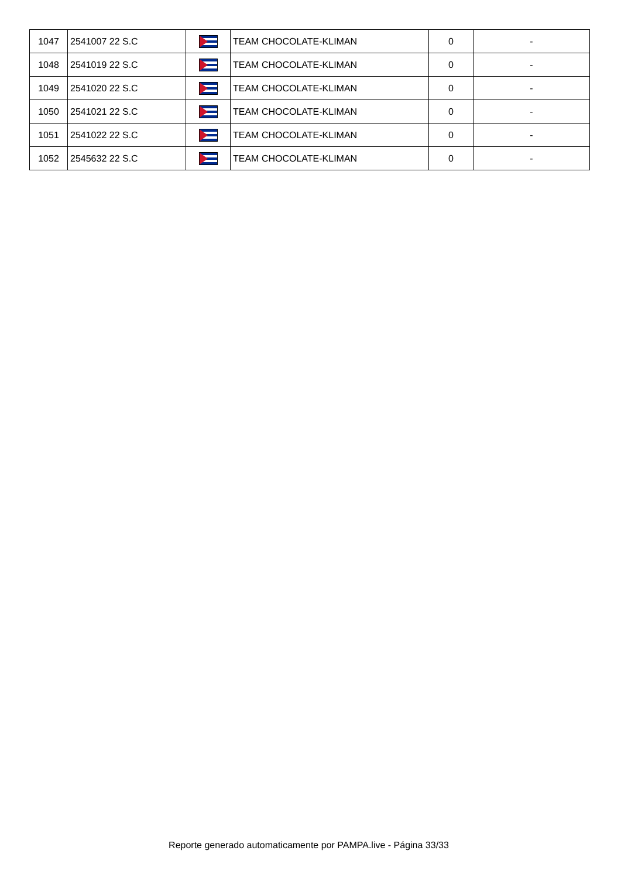| 1047 | 2541007 22 S.C | | TEAM CHOCOLATE-KLIMAN | 0 | - |
| 1048 | 2541019 22 S.C | | TEAM CHOCOLATE-KLIMAN | 0 | - |
| 1049 | 2541020 22 S.C | | TEAM CHOCOLATE-KLIMAN | 0 | - |
| 1050 | 2541021 22 S.C | | TEAM CHOCOLATE-KLIMAN | 0 | - |
| 1051 | 2541022 22 S.C | | TEAM CHOCOLATE-KLIMAN | 0 | - |
| 1052 | 2545632 22 S.C | | TEAM CHOCOLATE-KLIMAN | 0 | - |
Reporte generado automaticamente por PAMPA.live - Página 33/33